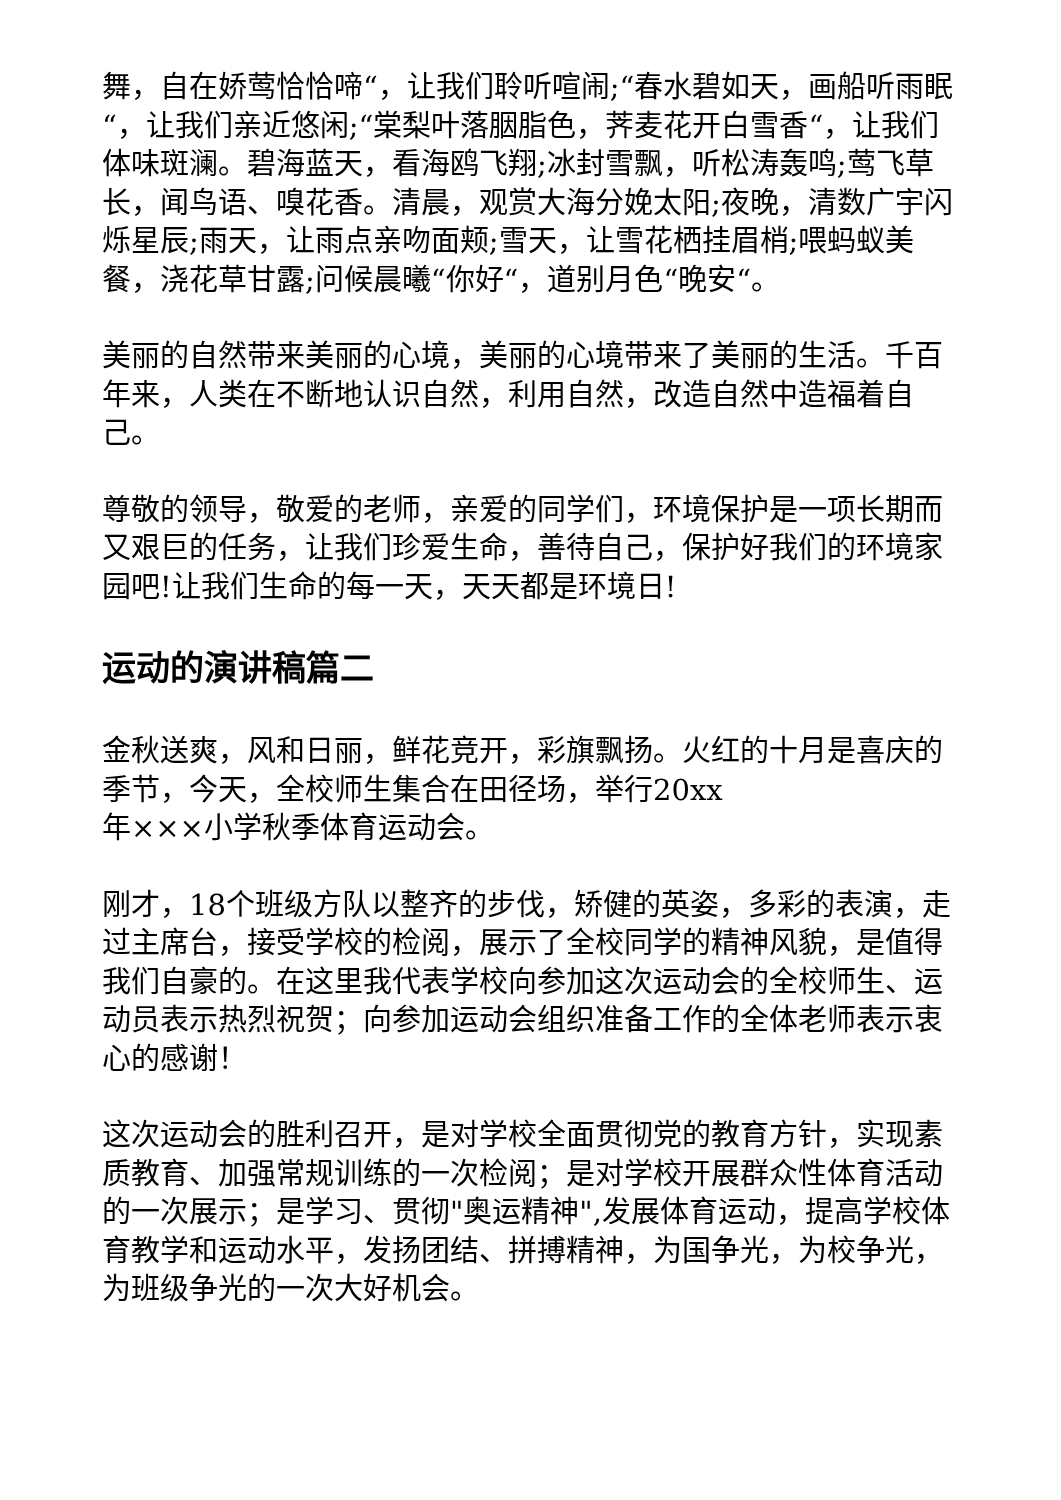舞，自在娇莺恰恰啼“，让我们聆听喧闹;“春水碧如天，画船听雨眠“，让我们亲近悠闲;“棠梨叶落胭脂色，荠麦花开白雪香“，让我们体味斑澜。碧海蓝天，看海鸥飞翔;冰封雪飘，听松涛轰鸣;莺飞草长，闻鸟语、嗅花香。清晨，观赏大海分娩太阳;夜晚，清数广宇闪烁星辰;雨天，让雨点亲吻面颊;雪天，让雪花栖挂眉梢;喂蚂蚁美餐，浇花草甘露;问候晨曦“你好“，道别月色“晚安“。
美丽的自然带来美丽的心境，美丽的心境带来了美丽的生活。千百年来，人类在不断地认识自然，利用自然，改造自然中造福着自己。
尊敬的领导，敬爱的老师，亲爱的同学们，环境保护是一项长期而又艰巨的任务，让我们珍爱生命，善待自己，保护好我们的环境家园吧!让我们生命的每一天，天天都是环境日!
运动的演讲稿篇二
金秋送爽，风和日丽，鲜花竞开，彩旗飘扬。火红的十月是喜庆的季节，今天，全校师生集合在田径场，举行20xx
年×××小学秋季体育运动会。
刚才，18个班级方队以整齐的步伐，矫健的英姿，多彩的表演，走过主席台，接受学校的检阅，展示了全校同学的精神风貌，是值得我们自豪的。在这里我代表学校向参加这次运动会的全校师生、运动员表示热烈祝贺；向参加运动会组织准备工作的全体老师表示衷心的感谢！
这次运动会的胜利召开，是对学校全面贯彻党的教育方针，实现素质教育、加强常规训练的一次检阅；是对学校开展群众性体育活动的一次展示；是学习、贯彻"奥运精神",发展体育运动，提高学校体育教学和运动水平，发扬团结、拼搏精神，为国争光，为校争光，为班级争光的一次大好机会。